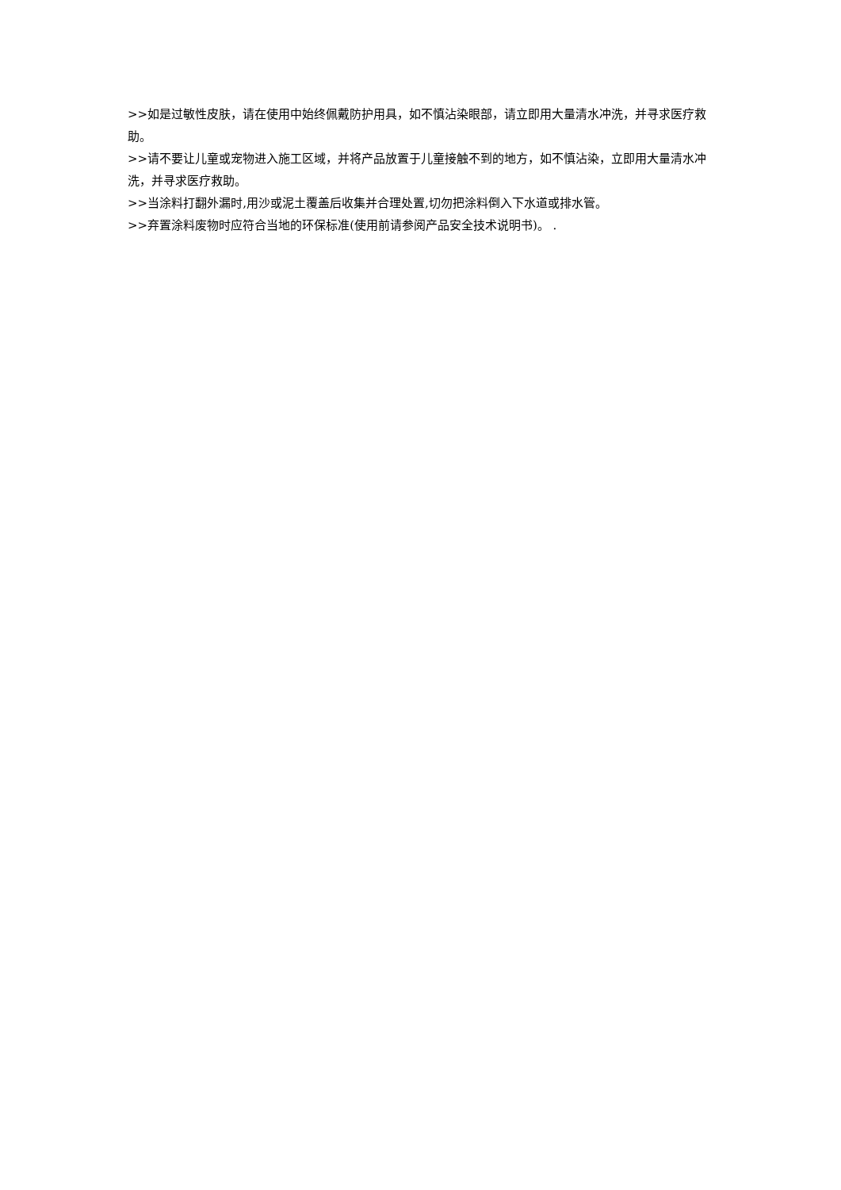>>如是过敏性皮肤，请在使用中始终佩戴防护用具，如不慎沾染眼部，请立即用大量清水冲洗，并寻求医疗救助。
>>请不要让儿童或宠物进入施工区域，并将产品放置于儿童接触不到的地方，如不慎沾染，立即用大量清水冲洗，并寻求医疗救助。
>>当涂料打翻外漏时,用沙或泥土覆盖后收集并合理处置,切勿把涂料倒入下水道或排水管。
>>弃置涂料废物时应符合当地的环保标准(使用前请参阅产品安全技术说明书)。 .